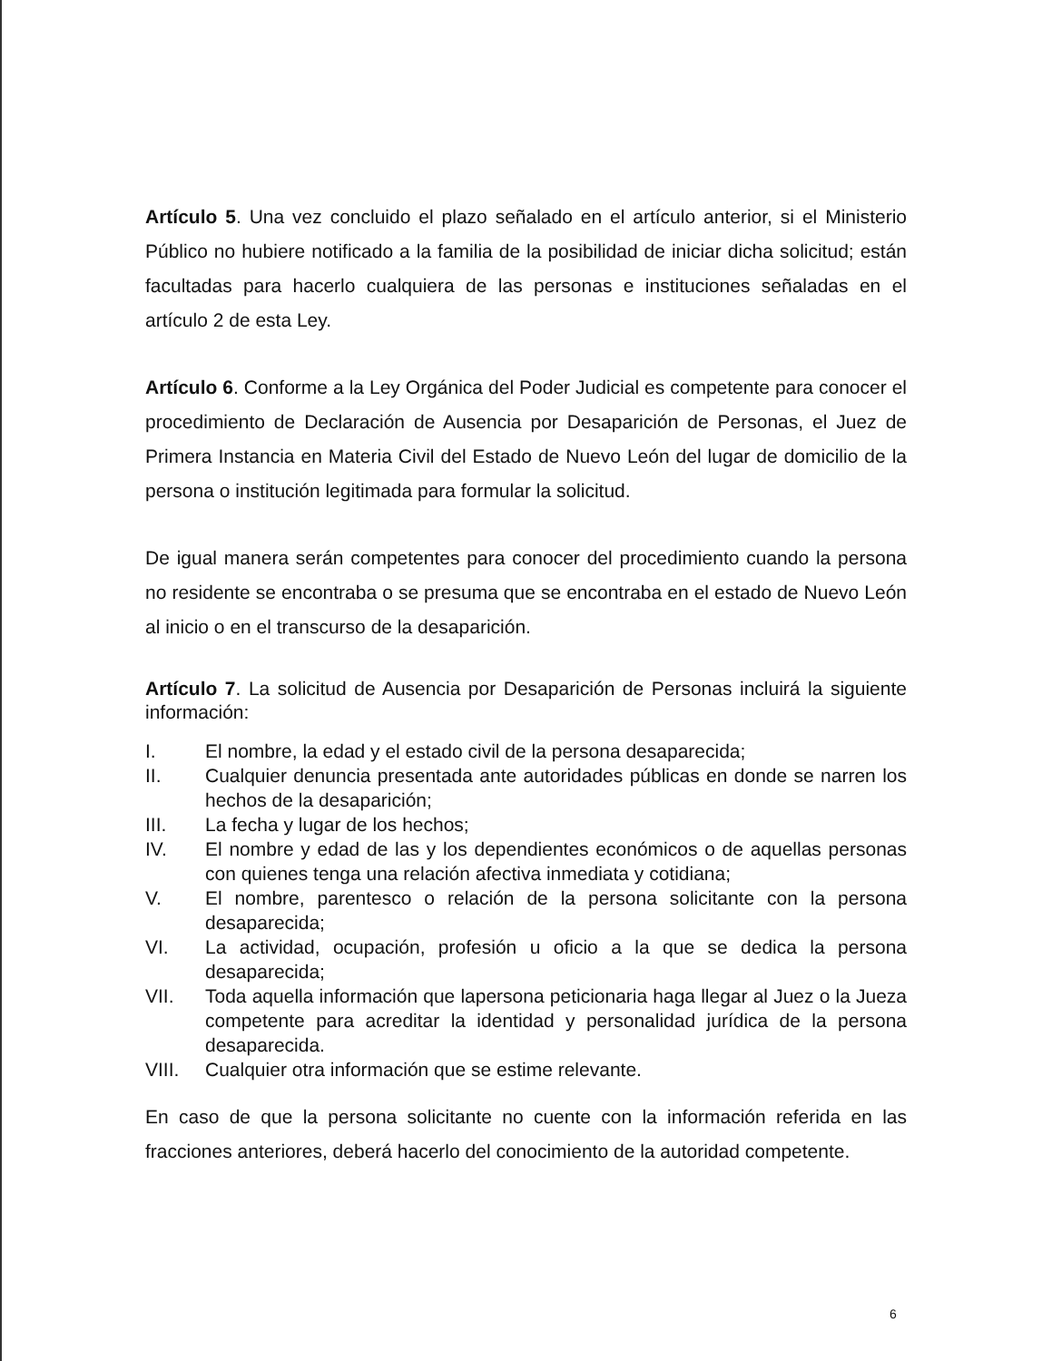Artículo 5. Una vez concluido el plazo señalado en el artículo anterior, si el Ministerio Público no hubiere notificado a la familia de la posibilidad de iniciar dicha solicitud; están facultadas para hacerlo cualquiera de las personas e instituciones señaladas en el artículo 2 de esta Ley.
Artículo 6. Conforme a la Ley Orgánica del Poder Judicial es competente para conocer el procedimiento de Declaración de Ausencia por Desaparición de Personas, el Juez de Primera Instancia en Materia Civil del Estado de Nuevo León del lugar de domicilio de la persona o institución legitimada para formular la solicitud.
De igual manera serán competentes para conocer del procedimiento cuando la persona no residente se encontraba o se presuma que se encontraba en el estado de Nuevo León al inicio o en el transcurso de la desaparición.
Artículo 7. La solicitud de Ausencia por Desaparición de Personas incluirá la siguiente información:
I. El nombre, la edad y el estado civil de la persona desaparecida;
II. Cualquier denuncia presentada ante autoridades públicas en donde se narren los hechos de la desaparición;
III. La fecha y lugar de los hechos;
IV. El nombre y edad de las y los dependientes económicos o de aquellas personas con quienes tenga una relación afectiva inmediata y cotidiana;
V. El nombre, parentesco o relación de la persona solicitante con la persona desaparecida;
VI. La actividad, ocupación, profesión u oficio a la que se dedica la persona desaparecida;
VII. Toda aquella información que lapersona peticionaria haga llegar al Juez o la Jueza competente para acreditar la identidad y personalidad jurídica de la persona desaparecida.
VIII. Cualquier otra información que se estime relevante.
En caso de que la persona solicitante no cuente con la información referida en las fracciones anteriores, deberá hacerlo del conocimiento de la autoridad competente.
6